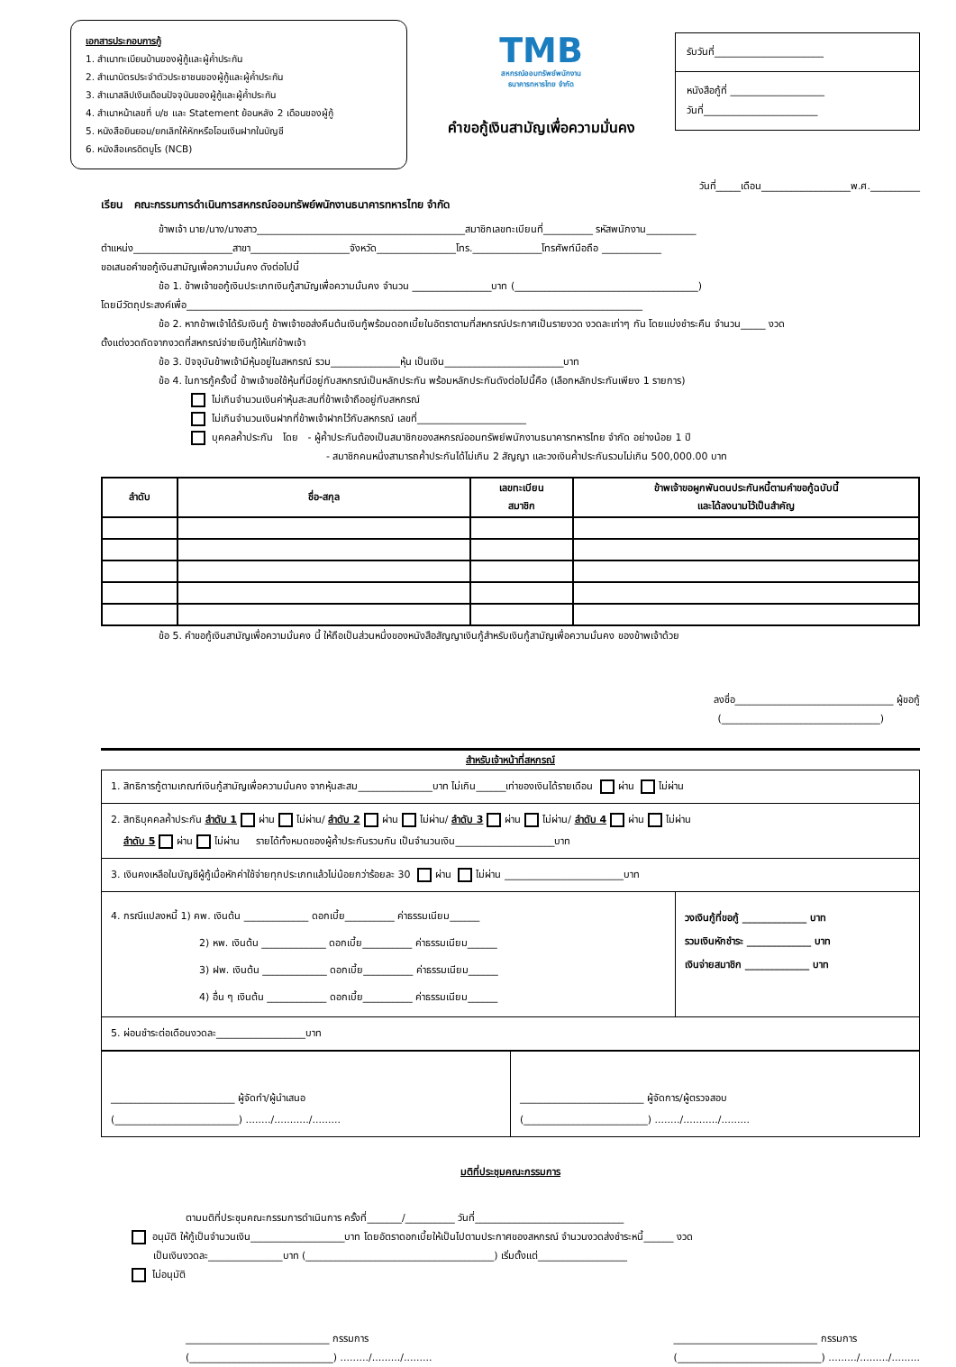เอกสารประกอบการกู้
1. สำเนาทะเบียนบ้านของผู้กู้และผู้ค้ำประกัน
2. สำเนาบัตรประจำตัวประชาชนของผู้กู้และผู้ค้ำประกัน
3. สำเนาสลิปเงินเดือนปัจจุบันของผู้กู้และผู้ค้ำประกัน
4. สำเนาหน้าเลขที่ บ/ช และ Statement ย้อนหลัง 2 เดือนของผู้กู้
5. หนังสือยินยอม/ยกเลิกให้หักหรือโอนเงินฝากในบัญชี
6. หนังสือเครดิตบูโร (NCB)
TMB
สหกรณ์ออมทรัพย์พนักงาน
ธนาคารทหารไทย จำกัด
คำขอกู้เงินสามัญเพื่อความมั่นคง
รับวันที่______________________
หนังสือกู้ที่ ___________________
วันที่_______________________
วันที่_____เดือน__________________พ.ศ.__________
เรียน คณะกรรมการดำเนินการสหกรณ์ออมทรัพย์พนักงานธนาคารทหารไทย จำกัด
ข้าพเจ้า นาย/นาง/นางสาว__________________________________________สมาชิกเลขทะเบียนที่__________ รหัสพนักงาน__________
ตำแหน่ง____________________สาขา____________________จังหวัด________________โทร.______________โทรศัพท์มือถือ ____________
ขอเสนอคำขอกู้เงินสามัญเพื่อความมั่นคง ดังต่อไปนี้
ข้อ 1. ข้าพเจ้าขอกู้เงินประเภทเงินกู้สามัญเพื่อความมั่นคง จำนวน ________________บาท (_____________________________________)
โดยมีวัตถุประสงค์เพื่อ____________________________________________________________________________________________
ข้อ 2. หากข้าพเจ้าได้รับเงินกู้ ข้าพเจ้าขอส่งคืนต้นเงินกู้พร้อมดอกเบี้ยในอัตราตามที่สหกรณ์ประกาศเป็นรายงวด งวดละเท่าๆ กัน โดยแบ่งชำระคืน จำนวน_____ งวด
ตั้งแต่งวดถัดจากงวดที่สหกรณ์จ่ายเงินกู้ให้แก่ข้าพเจ้า
ข้อ 3. ปัจจุบันข้าพเจ้ามีหุ้นอยู่ในสหกรณ์ รวม______________หุ้น เป็นเงิน________________________บาท
ข้อ 4. ในการกู้ครั้งนี้ ข้าพเจ้าขอใช้หุ้นที่มีอยู่กับสหกรณ์เป็นหลักประกัน พร้อมหลักประกันดังต่อไปนี้คือ (เลือกหลักประกันเพียง 1 รายการ)
ไม่เกินจำนวนเงินค่าหุ้นสะสมที่ข้าพเจ้าถืออยู่กับสหกรณ์
ไม่เกินจำนวนเงินฝากที่ข้าพเจ้าฝากไว้กับสหกรณ์ เลขที่______________________
บุคคลค้ำประกัน โดย - ผู้ค้ำประกันต้องเป็นสมาชิกของสหกรณ์ออมทรัพย์พนักงานธนาคารทหารไทย จำกัด อย่างน้อย 1 ปี
- สมาชิกคนหนึ่งสามารถค้ำประกันได้ไม่เกิน 2 สัญญา และวงเงินค้ำประกันรวมไม่เกิน 500,000.00 บาท
| ลำดับ | ชื่อ-สกุล | เลขทะเบียน สมาชิก | ข้าพเจ้าขอผูกพันตนประกันหนี้ตามคำขอกู้ฉบับนี้ และได้ลงนามไว้เป็นสำคัญ |
| --- | --- | --- | --- |
ข้อ 5. คำขอกู้เงินสามัญเพื่อความมั่นคง นี้ ให้ถือเป็นส่วนหนึ่งของหนังสือสัญญาเงินกู้สำหรับเงินกู้สามัญเพื่อความมั่นคง ของข้าพเจ้าด้วย
ลงชื่อ________________________________ ผู้ขอกู้
(________________________________)
สำหรับเจ้าหน้าที่สหกรณ์
| 1. สิทธิการกู้ตามเกณฑ์เงินกู้สามัญเพื่อความมั่นคง จากหุ้นสะสม_______________บาท ไม่เกิน______เท่าของเงินได้รายเดือน ผ่าน ไม่ผ่าน | |
| 2. สิทธิบุคคลค้ำประกัน ลำดับ 1 ผ่าน ไม่ผ่าน/ ลำดับ 2 ผ่าน ไม่ผ่าน/ ลำดับ 3 ผ่าน ไม่ผ่าน/ ลำดับ 4 ผ่าน ไม่ผ่าน ลำดับ 5 ผ่าน ไม่ผ่าน รายได้ทั้งหมดของผู้ค้ำประกันรวมกัน เป็นจำนวนเงิน____________________บาท | |
| 3. เงินคงเหลือในบัญชีผู้กู้เมื่อหักค่าใช้จ่ายทุกประเภทแล้วไม่น้อยกว่าร้อยละ 30 ผ่าน ไม่ผ่าน ________________________บาท | |
| 4. กรณีแปลงหนี้ 1) คพ. เงินต้น _____________ ดอกเบี้ย__________ ค่าธรรมเนียม______ 2) หพ. เงินต้น _____________ ดอกเบี้ย__________ ค่าธรรมเนียม______ 3) ฝพ. เงินต้น _____________ ดอกเบี้ย__________ ค่าธรรมเนียม______ 4) อื่น ๆ เงินต้น ____________ ดอกเบี้ย__________ ค่าธรรมเนียม______ | วงเงินกู้ที่ขอกู้ _____________ บาท รวมเงินหักชำระ _____________ บาท เงินจ่ายสมาชิก _____________ บาท |
| 5. ผ่อนชำระต่อเดือนงวดละ__________________บาท | |
| _________________________ ผู้จัดทำ/ผู้นำเสนอ (_________________________) ......../.........../......... | _________________________ ผู้จัดการ/ผู้ตรวจสอบ (_________________________) ......../.........../......... |
มติที่ประชุมคณะกรรมการ
ตามมติที่ประชุมคณะกรรมการดำเนินการ ครั้งที่_______/__________ วันที่______________________________
อนุมัติ ให้กู้เป็นจำนวนเงิน___________________บาท โดยอัตราดอกเบี้ยให้เป็นไปตามประกาศของสหกรณ์ จำนวนงวดส่งชำระหนี้______ งวด
เป็นเงินงวดละ_______________บาท (______________________________________) เริ่มตั้งแต่__________________
ไม่อนุมัติ
_____________________________ กรรมการ
(_____________________________) ........./........./.........
_____________________________ กรรมการ
(_____________________________) ........./........./.........